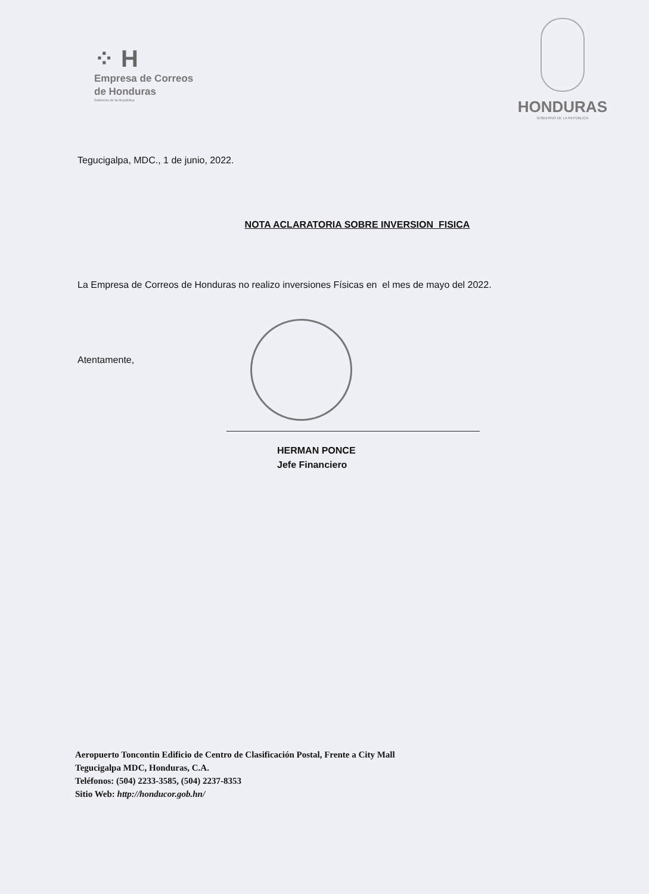⁘ H
Empresa de Correos
de Honduras
Gobierno de la República
HONDURAS
GOBIERNO DE LA REPÚBLICA
Tegucigalpa, MDC., 1 de junio, 2022.
NOTA ACLARATORIA SOBRE INVERSION FISICA
La Empresa de Correos de Honduras no realizo inversiones Físicas en el mes de mayo del 2022.
Atentamente,
HERMAN PONCE
Jefe Financiero
Aeropuerto Toncontin Edificio de Centro de Clasificación Postal, Frente a City Mall
Tegucigalpa MDC, Honduras, C.A.
Teléfonos: (504) 2233-3585, (504) 2237-8353
Sitio Web: http://honducor.gob.hn/